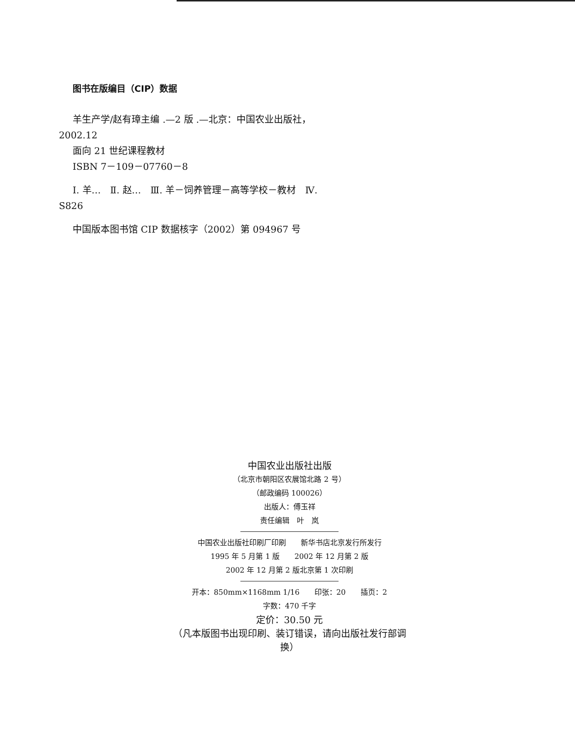图书在版编目（CIP）数据
羊生产学/赵有璋主编 .—2 版 .—北京：中国农业出版社，2002.12
面向 21 世纪课程教材
ISBN 7－109－07760－8
Ⅰ. 羊…　Ⅱ. 赵…　Ⅲ. 羊－饲养管理－高等学校－教材　Ⅳ. S826
中国版本图书馆 CIP 数据核字（2002）第 094967 号
中国农业出版社出版
（北京市朝阳区农展馆北路 2 号）
（邮政编码 100026）
出版人：傅玉祥
责任编辑　叶　岚
中国农业出版社印刷厂印刷　　新华书店北京发行所发行
1995 年 5 月第 1 版　　2002 年 12 月第 2 版
2002 年 12 月第 2 版北京第 1 次印刷
开本：850mm×1168mm 1/16　　印张：20　　插页：2
字数：470 千字
定价：30.50 元
（凡本版图书出现印刷、装订错误，请向出版社发行部调换）